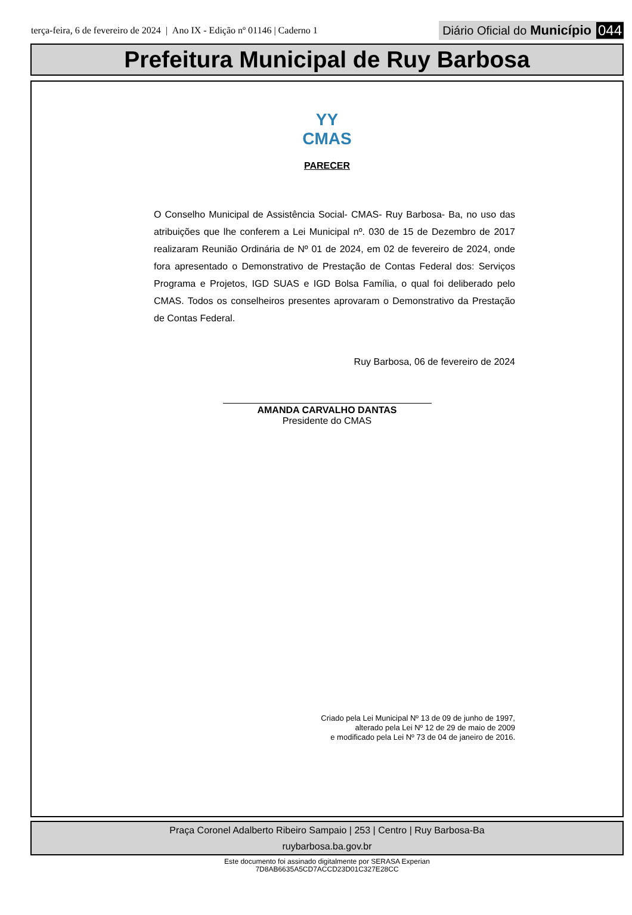terça-feira, 6 de fevereiro de 2024 | Ano IX - Edição nº 01146 | Caderno 1
Diário Oficial do Município 044
Prefeitura Municipal de Ruy Barbosa
ΥΥ
CMAS
PARECER
O Conselho Municipal de Assistência Social- CMAS- Ruy Barbosa- Ba, no uso das atribuições que lhe conferem a Lei Municipal nº. 030 de 15 de Dezembro de 2017 realizaram Reunião Ordinária de Nº 01 de 2024, em 02 de fevereiro de 2024, onde fora apresentado o Demonstrativo de Prestação de Contas Federal dos: Serviços Programa e Projetos, IGD SUAS e IGD Bolsa Família, o qual foi deliberado pelo CMAS. Todos os conselheiros presentes aprovaram o Demonstrativo da Prestação de Contas Federal.
Ruy Barbosa, 06 de fevereiro de 2024
AMANDA CARVALHO DANTAS
Presidente do CMAS
Criado pela Lei Municipal Nº 13 de 09 de junho de 1997,
alterado pela Lei Nº 12 de 29 de maio de 2009
e modificado pela Lei Nº 73 de 04 de janeiro de 2016.
Praça Coronel Adalberto Ribeiro Sampaio | 253 | Centro | Ruy Barbosa-Ba
ruybarbosa.ba.gov.br
Este documento foi assinado digitalmente por SERASA Experian
7D8AB6635A5CD7ACCD23D01C327E28CC